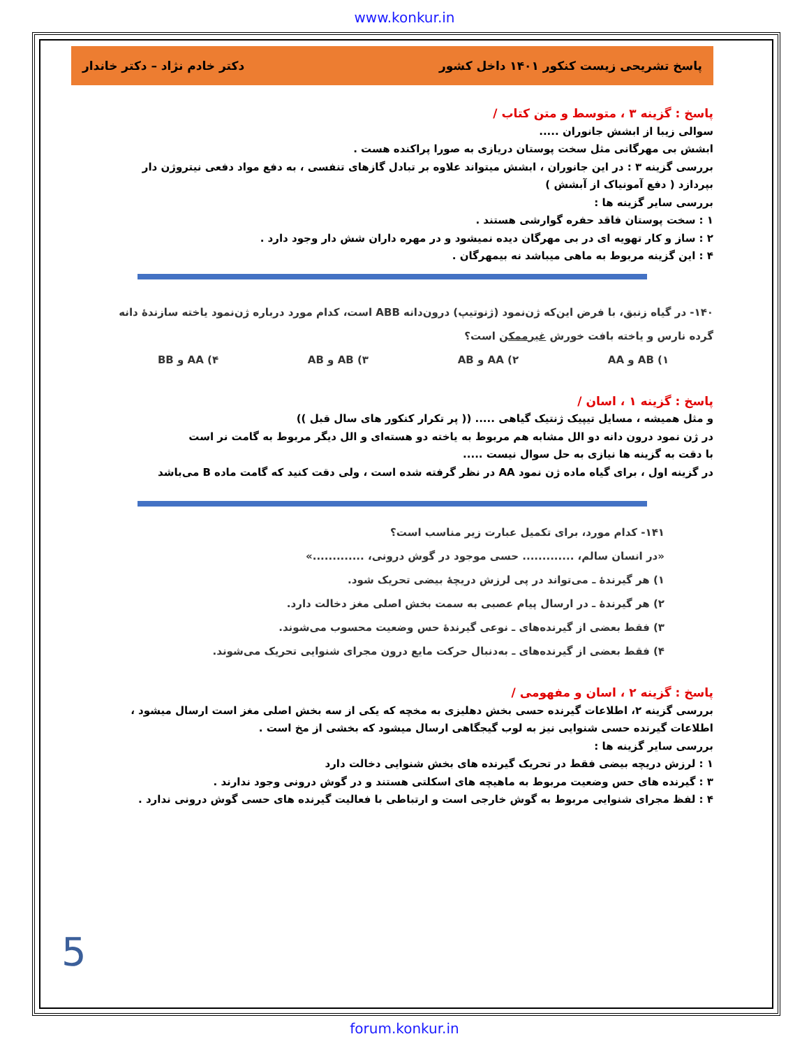www.konkur.in
پاسخ تشریحی زیست کنکور ۱۴۰۱ داخل کشور دکتر خادم نژاد – دکتر خاندار
پاسخ : گزینه ۳ ، متوسط و متن کتاب /
سوالی زیبا از ابشش جانوران .....
ابشش بی مهرگانی مثل سخت پوستان دریازی به صورا پراکنده هست .
بررسی گزینه ۳ : در این جانوران ، ابشش میتواند علاوه بر تبادل گازهای تنفسی ، به دفع مواد دفعی نیتروژن دار بپردازد ( دفع آمونیاک از آبشش )
بررسی سایر گزینه ها :
۱ : سخت پوستان فاقد حفره گوارشی هستند .
۲ : ساز و کار تهویه ای در بی مهرگان دیده نمیشود و در مهره داران شش دار وجود دارد .
۴ : این گزینه مربوط به ماهی میباشد نه بیمهرگان .
۱۴۰- در گیاه زنبق، با فرض این‌که ژن‌نمود (ژنوتیپ) درون‌دانه ABB است، کدام مورد درباره ژن‌نمود یاخته سازندهٔ دانه گرده نارس و یاخته بافت خورش غیرممکن است؟
۱) AB و AA ۲) AA و AB ۳) AB و AB ۴) AA و BB
پاسخ : گزینه ۱ ، اسان /
و مثل همیشه ، مسایل تیپیک ژنتیک گیاهی ..... (( پر تکرار کنکور های سال قبل ))
در ژن نمود درون دانه دو الل مشابه هم مربوط به یاخته دو هسته‌ای و الل دیگر مربوط به گامت نر است
با دقت به گزینه ها نیازی به حل سوال نیست .....
در گزینه اول ، برای گیاه ماده ژن نمود AA در نظر گرفته شده است ، ولی دقت کنید که گامت ماده B می‌باشد
۱۴۱- کدام مورد، برای تکمیل عبارت زیر مناسب است؟
«در انسان سالم، ............. حسی موجود در گوش درونی، .............»
۱) هر گیرندهٔ ـ می‌تواند در پی لرزش دریچهٔ بیضی تحریک شود.
۲) هر گیرندهٔ ـ در ارسال پیام عصبی به سمت بخش اصلی مغز دخالت دارد.
۳) فقط بعضی از گیرنده‌های ـ نوعی گیرندهٔ حس وضعیت محسوب می‌شوند.
۴) فقط بعضی از گیرنده‌های ـ به‌دنبال حرکت مایع درون مجرای شنوایی تحریک می‌شوند.
پاسخ : گزینه ۲ ، اسان و مفهومی /
بررسی گزینه ۲، اطلاعات گیرنده حسی بخش دهلیزی به مخچه که یکی از سه بخش اصلی مغز است ارسال میشود ، اطلاعات گیرنده حسی شنوایی نیز به لوب گیجگاهی ارسال میشود که بخشی از مخ است .
بررسی سایر گزینه ها :
۱ : لرزش دریچه بیضی فقط در تحریک گیرنده های بخش شنوایی دخالت دارد
۳ : گیرنده های حس وضعیت مربوط به ماهیچه های اسکلتی هستند و در گوش درونی وجود ندارند .
۴ : لفظ مجرای شنوایی مربوط به گوش خارجی است و ارتباطی با فعالیت گیرنده های حسی گوش درونی ندارد .
5
forum.konkur.in